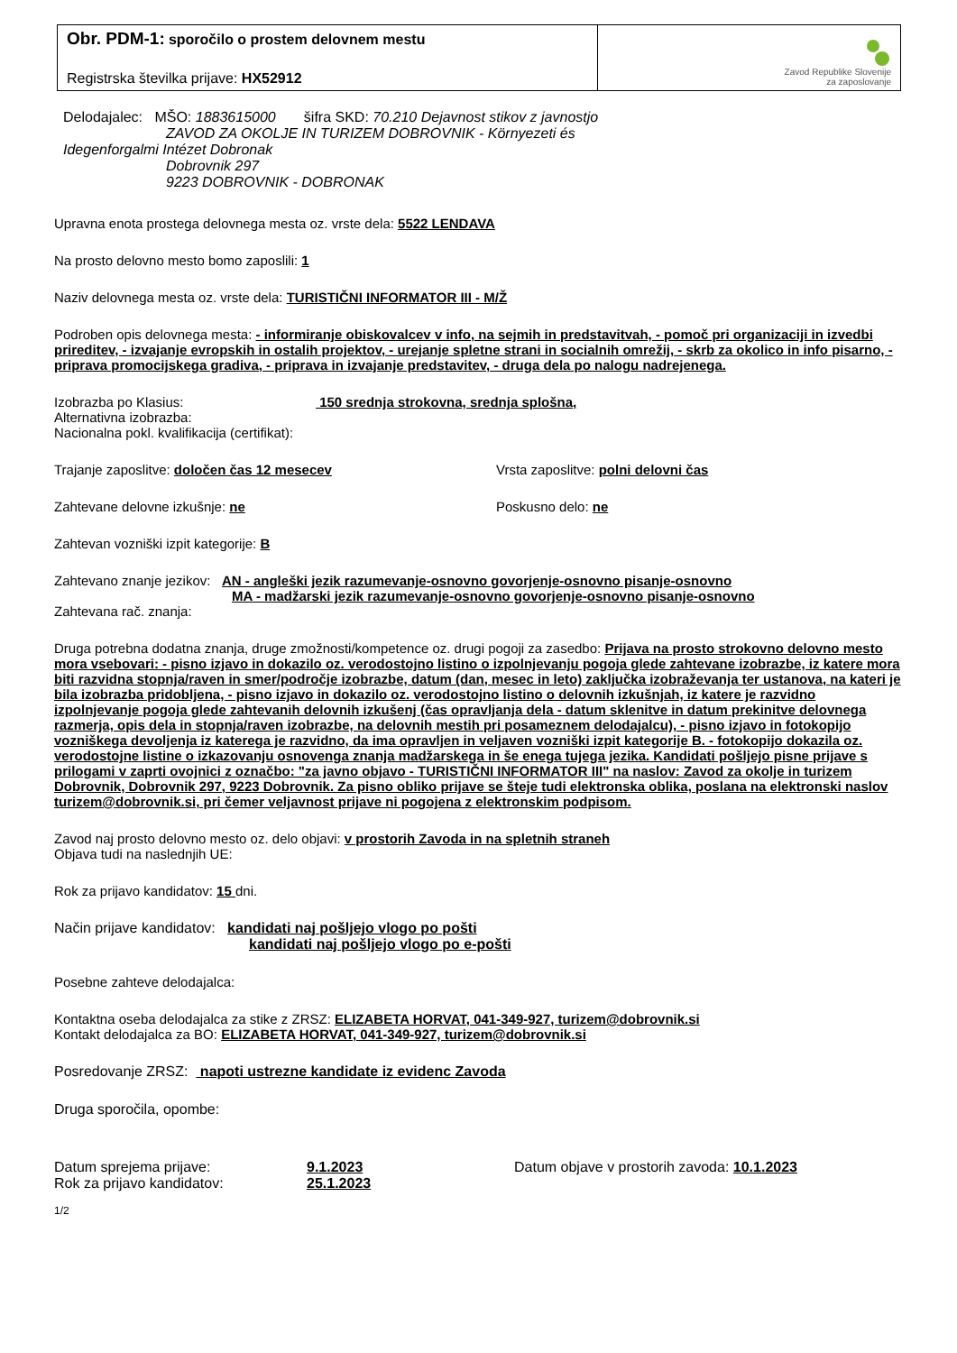Obr. PDM-1: sporočilo o prostem delovnem mestu
Registrska številka prijave: HX52912
Zavod Republike Slovenije
za zaposlovanje
Delodajalec: MŠO: 1883615000 šifra SKD: 70.210 Dejavnost stikov z javnostjo
ZAVOD ZA OKOLJE IN TURIZEM DOBROVNIK - Környezeti és
Idegenforgalmi Intézet Dobronak
Dobrovnik 297
9223 DOBROVNIK - DOBRONAK
Upravna enota prostega delovnega mesta oz. vrste dela: 5522 LENDAVA
Na prosto delovno mesto bomo zaposlili: 1
Naziv delovnega mesta oz. vrste dela: TURISTIČNI INFORMATOR III - M/Ž
Podroben opis delovnega mesta: - informiranje obiskovalcev v info, na sejmih in predstavitvah, - pomoč pri organizaciji in izvedbi prireditev, - izvajanje evropskih in ostalih projektov, - urejanje spletne strani in socialnih omrežij, - skrb za okolico in info pisarno, - priprava promocijskega gradiva, - priprava in izvajanje predstavitev, - druga dela po nalogu nadrejenega.
Izobrazba po Klasius: 150 srednja strokovna, srednja splošna,
Alternativna izobrazba:
Nacionalna pokl. kvalifikacija (certifikat):
Trajanje zaposlitve: določen čas 12 mesecev Vrsta zaposlitve: polni delovni čas
Zahtevane delovne izkušnje: ne Poskusno delo: ne
Zahtevan vozniški izpit kategorije: B
Zahtevano znanje jezikov: AN - angleški jezik razumevanje-osnovno govorjenje-osnovno pisanje-osnovno
MA - madžarski jezik razumevanje-osnovno govorjenje-osnovno pisanje-osnovno
Zahtevana rač. znanja:
Druga potrebna dodatna znanja, druge zmožnosti/kompetence oz. drugi pogoji za zasedbo: Prijava na prosto strokovno delovno mesto mora vsebovari: - pisno izjavo in dokazilo oz. verodostojno listino o izpolnjevanju pogoja glede zahtevane izobrazbe, iz katere mora biti razvidna stopnja/raven in smer/področje izobrazbe, datum (dan, mesec in leto) zaključka izobraževanja ter ustanova, na kateri je bila izobrazba pridobljena, - pisno izjavo in dokazilo oz. verodostojno listino o delovnih izkušnjah, iz katere je razvidno izpolnjevanje pogoja glede zahtevanih delovnih izkušenj (čas opravljanja dela - datum sklenitve in datum prekinitve delovnega razmerja, opis dela in stopnja/raven izobrazbe, na delovnih mestih pri posameznem delodajalcu), - pisno izjavo in fotokopijo vozniškega devoljenja iz katerega je razvidno, da ima opravljen in veljaven vozniški izpit kategorije B. - fotokopijo dokazila oz. verodostojne listine o izkazovanju osnovenga znanja madžarskega in še enega tujega jezika. Kandidati pošljejo pisne prijave s prilogami v zaprti ovojnici z označbo: "za javno objavo - TURISTIČNI INFORMATOR III" na naslov: Zavod za okolje in turizem Dobrovnik, Dobrovnik 297, 9223 Dobrovnik. Za pisno obliko prijave se šteje tudi elektronska oblika, poslana na elektronski naslov turizem@dobrovnik.si, pri čemer veljavnost prijave ni pogojena z elektronskim podpisom.
Zavod naj prosto delovno mesto oz. delo objavi: v prostorih Zavoda in na spletnih straneh
Objava tudi na naslednjih UE:
Rok za prijavo kandidatov: 15 dni.
Način prijave kandidatov: kandidati naj pošljejo vlogo po pošti
kandidati naj pošljejo vlogo po e-pošti
Posebne zahteve delodajalca:
Kontaktna oseba delodajalca za stike z ZRSZ: ELIZABETA HORVAT, 041-349-927, turizem@dobrovnik.si
Kontakt delodajalca za BO: ELIZABETA HORVAT, 041-349-927, turizem@dobrovnik.si
Posredovanje ZRSZ: napoti ustrezne kandidate iz evidenc Zavoda
Druga sporočila, opombe:
Datum sprejema prijave: 9.1.2023
Rok za prijavo kandidatov: 25.1.2023
Datum objave v prostorih zavoda: 10.1.2023
1/2